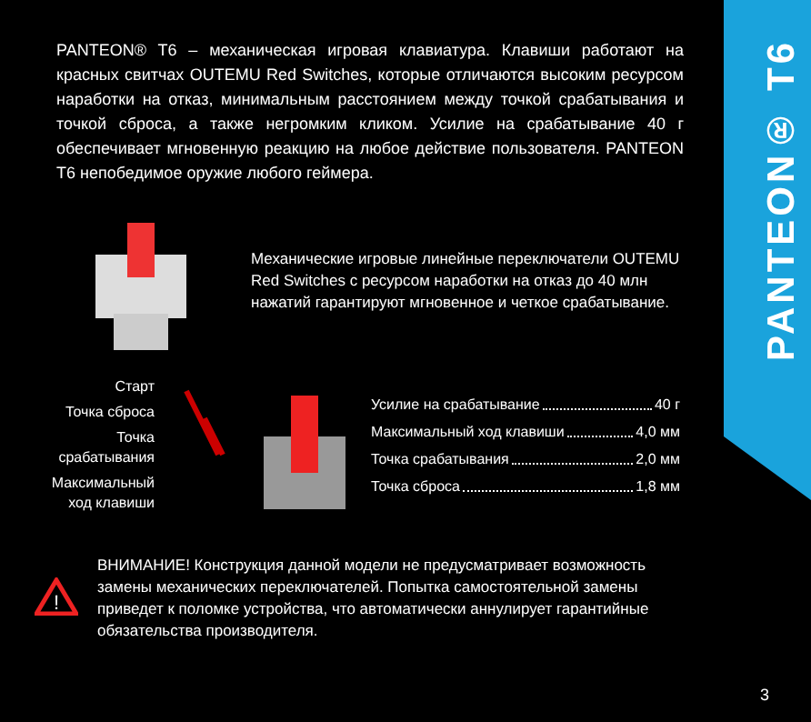PANTEON® T6
PANTEON® T6 – механическая игровая клавиатура. Клавиши работают на красных свитчах OUTEMU Red Switches, которые отличаются высоким ресурсом наработки на отказ, минимальным расстоянием между точкой срабатывания и точкой сброса, а также негромким кликом. Усилие на срабатывание 40 г обеспечивает мгновенную реакцию на любое действие пользователя. PANTEON T6 непобедимое оружие любого геймера.
Механические игровые линейные переключатели OUTEMU Red Switches с ресурсом наработки на отказ до 40 млн нажатий гарантируют мгновенное и четкое срабатывание.
Старт
Точка сброса
Точка срабатывания
Максимальный ход клавиши
Усилие на срабатывание 40 г
Максимальный ход клавиши 4,0 мм
Точка срабатывания 2,0 мм
Точка сброса 1,8 мм
!
ВНИМАНИЕ! Конструкция данной модели не предусматривает возможность замены механических переключателей. Попытка самостоятельной замены приведет к поломке устройства, что автоматически аннулирует гарантийные обязательства производителя.
3